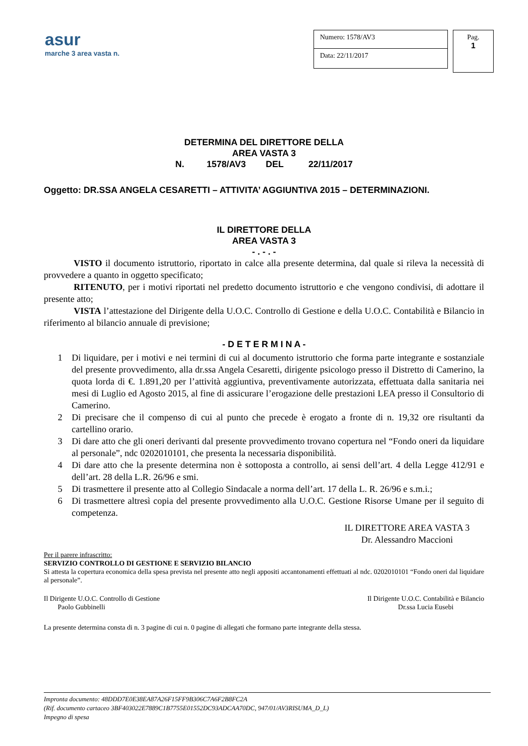asur
marche 3 area vasta n.
Numero: 1578/AV3
Data: 22/11/2017
Pag.
1
DETERMINA DEL DIRETTORE DELLA
AREA VASTA 3
N. 1578/AV3 DEL 22/11/2017
Oggetto: DR.SSA ANGELA CESARETTI – ATTIVITA’ AGGIUNTIVA 2015 – DETERMINAZIONI.
IL DIRETTORE DELLA
AREA VASTA 3
- . - . -
VISTO il documento istruttorio, riportato in calce alla presente determina, dal quale si rileva la necessità di provvedere a quanto in oggetto specificato;
RITENUTO, per i motivi riportati nel predetto documento istruttorio e che vengono condivisi, di adottare il presente atto;
VISTA l’attestazione del Dirigente della U.O.C. Controllo di Gestione e della U.O.C. Contabilità e Bilancio in riferimento al bilancio annuale di previsione;
- D E T E R M I N A -
1 Di liquidare, per i motivi e nei termini di cui al documento istruttorio che forma parte integrante e sostanziale del presente provvedimento, alla dr.ssa Angela Cesaretti, dirigente psicologo presso il Distretto di Camerino, la quota lorda di €. 1.891,20 per l’attività aggiuntiva, preventivamente autorizzata, effettuata dalla sanitaria nei mesi di Luglio ed Agosto 2015, al fine di assicurare l’erogazione delle prestazioni LEA presso il Consultorio di Camerino.
2 Di precisare che il compenso di cui al punto che precede è erogato a fronte di n. 19,32 ore risultanti da cartellino orario.
3 Di dare atto che gli oneri derivanti dal presente provvedimento trovano copertura nel “Fondo oneri da liquidare al personale”, ndc 0202010101, che presenta la necessaria disponibilità.
4 Di dare atto che la presente determina non è sottoposta a controllo, ai sensi dell’art. 4 della Legge 412/91 e dell’art. 28 della L.R. 26/96 e smi.
5 Di trasmettere il presente atto al Collegio Sindacale a norma dell’art. 17 della L. R. 26/96 e s.m.i.;
6 Di trasmettere altresì copia del presente provvedimento alla U.O.C. Gestione Risorse Umane per il seguito di competenza.
IL DIRETTORE AREA VASTA 3
Dr. Alessandro Maccioni
Per il parere infrascritto:
SERVIZIO CONTROLLO DI GESTIONE E SERVIZIO BILANCIO
Si attesta la copertura economica della spesa prevista nel presente atto negli appositi accantonamenti effettuati al ndc. 0202010101 “Fondo oneri dal liquidare al personale”.
Il Dirigente U.O.C. Controllo di Gestione
Paolo Gubbinelli
Il Dirigente U.O.C. Contabilità e Bilancio
Dr.ssa Lucia Eusebi
La presente determina consta di n. 3 pagine di cui n. 0 pagine di allegati che formano parte integrante della stessa.
Impronta documento: 48DDD7E0E38EA87A26F15FF9B306C7A6F2B8FC2A
(Rif. documento cartaceo 3BF403022E7889C1B7755E01552DC93ADCAA70DC, 947/01/AV3RISUMA_D_L)
Impegno di spesa